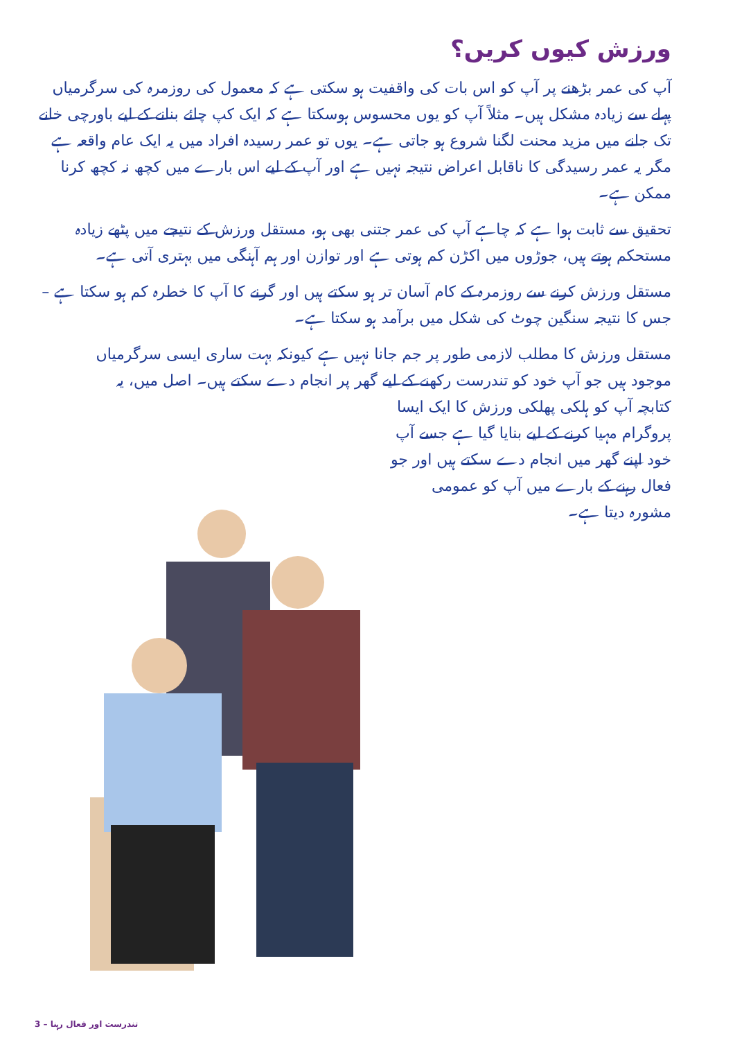ورزش کیوں کریں؟
آپ کی عمر بڑھنے پر آپ کو اس بات کی واقفیت ہو سکتی ہے کہ معمول کی روزمرہ کی سرگرمیاں پہلے سے زیادہ مشکل ہیں۔ مثلاً آپ کو یوں محسوس ہوسکتا ہے کہ ایک کپ چائے بنانے کے لیے باورچی خانے تک جانے میں مزید محنت لگنا شروع ہو جاتی ہے۔ یوں تو عمر رسیدہ افراد میں یہ ایک عام واقعہ ہے مگر یہ عمر رسیدگی کا ناقابل اعراض نتیجہ نہیں ہے اور آپ کے لیے اس بارے میں کچھ نہ کچھ کرنا ممکن ہے۔
تحقیق سے ثابت ہوا ہے کہ چاہے آپ کی عمر جتنی بھی ہو، مستقل ورزش کے نتیجے میں پٹھے زیادہ مستحکم ہوتے ہیں، جوڑوں میں اکڑن کم ہوتی ہے اور توازن اور ہم آہنگی میں بہتری آتی ہے۔
مستقل ورزش کرنے سے روزمرہ کے کام آسان تر ہو سکتے ہیں اور گرنے کا آپ کا خطرہ کم ہو سکتا ہے – جس کا نتیجہ سنگین چوٹ کی شکل میں برآمد ہو سکتا ہے۔
مستقل ورزش کا مطلب لازمی طور پر جم جانا نہیں ہے کیونکہ بہت ساری ایسی سرگرمیاں موجود ہیں جو آپ خود کو تندرست رکھنے کے لیے گھر پر انجام دے سکتے ہیں۔ اصل میں، یہ کتابچہ آپ کو ہلکی پھلکی ورزش کا ایک ایسا
پروگرام مہیا کرنے کے لیے بنایا گیا ہے جسے آپ
خود اپنے گھر میں انجام دے سکتے ہیں اور جو
فعال رہنے کے بارے میں آپ کو عمومی
مشورہ دیتا ہے۔
تندرست اور فعال رہنا – 3